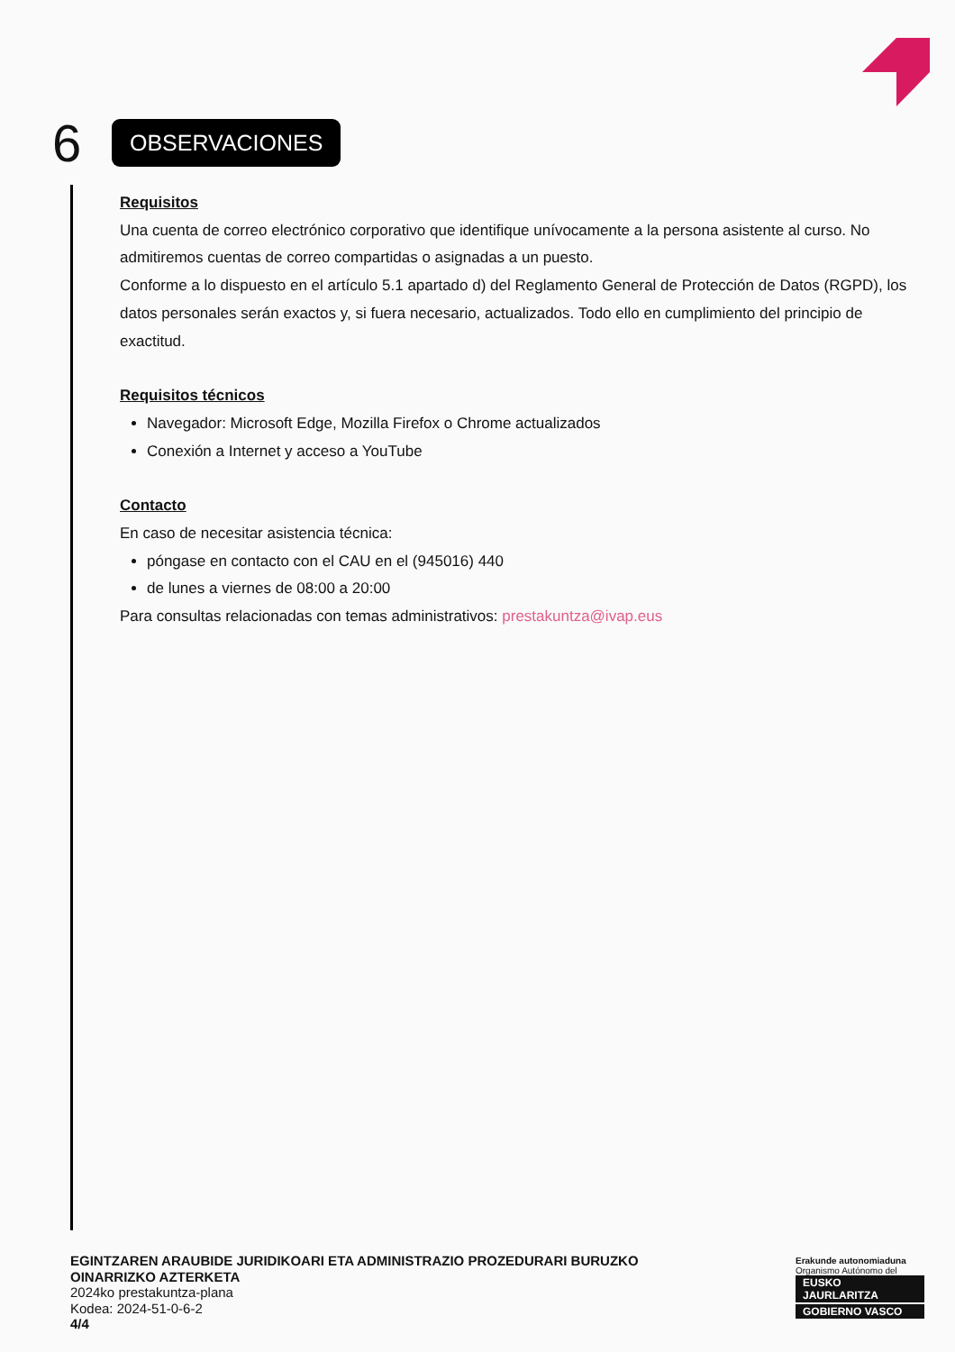6
OBSERVACIONES
Requisitos
Una cuenta de correo electrónico corporativo que identifique unívocamente a la persona asistente al curso. No admitiremos cuentas de correo compartidas o asignadas a un puesto.
Conforme a lo dispuesto en el artículo 5.1 apartado d) del Reglamento General de Protección de Datos (RGPD), los datos personales serán exactos y, si fuera necesario, actualizados. Todo ello en cumplimiento del principio de exactitud.
Requisitos técnicos
Navegador: Microsoft Edge, Mozilla Firefox o Chrome actualizados
Conexión a Internet y acceso a YouTube
Contacto
En caso de necesitar asistencia técnica:
póngase en contacto con el CAU en el (945016) 440
de lunes a viernes de 08:00 a 20:00
Para consultas relacionadas con temas administrativos: prestakuntza@ivap.eus
EGINTZAREN ARAUBIDE JURIDIKOARI ETA ADMINISTRAZIO PROZEDURARI BURUZKO
OINARRIZKO AZTERKETA
2024ko prestakuntza-plana
Kodea: 2024-51-0-6-2
4/4
Erakunde autonomiaduna
Organismo Autónomo del
EUSKO JAURLARITZA
GOBIERNO VASCO